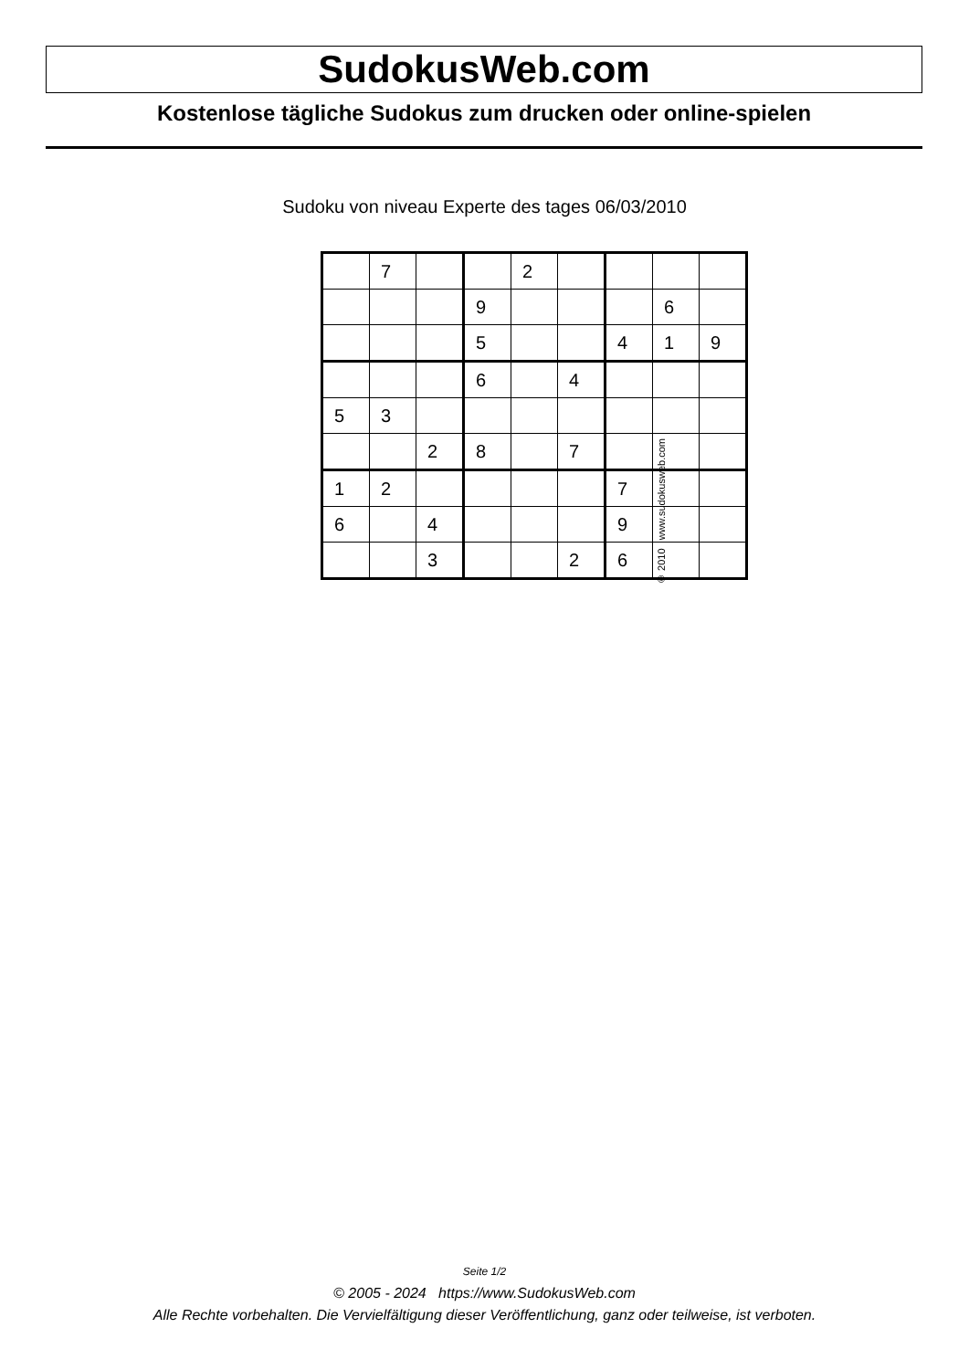SudokusWeb.com
Kostenlose tägliche Sudokus zum drucken oder online-spielen
Sudoku von niveau Experte des tages 06/03/2010
| | 7 | | | 2 | | | | |
| | | | 9 | | | | 6 | |
| | | | 5 | | | 4 | 1 | 9 |
| | | | 6 | | 4 | | | |
| 5 | 3 | | | | | | | |
| | | 2 | 8 | | 7 | | | |
| 1 | 2 | | | | | 7 | | |
| 6 | | 4 | | | | 9 | | |
| | | 3 | | | 2 | 6 | | |
© 2010 www.sudokusweb.com
Seite 1/2
© 2005 - 2024 https://www.SudokusWeb.com
Alle Rechte vorbehalten. Die Vervielfältigung dieser Veröffentlichung, ganz oder teilweise, ist verboten.